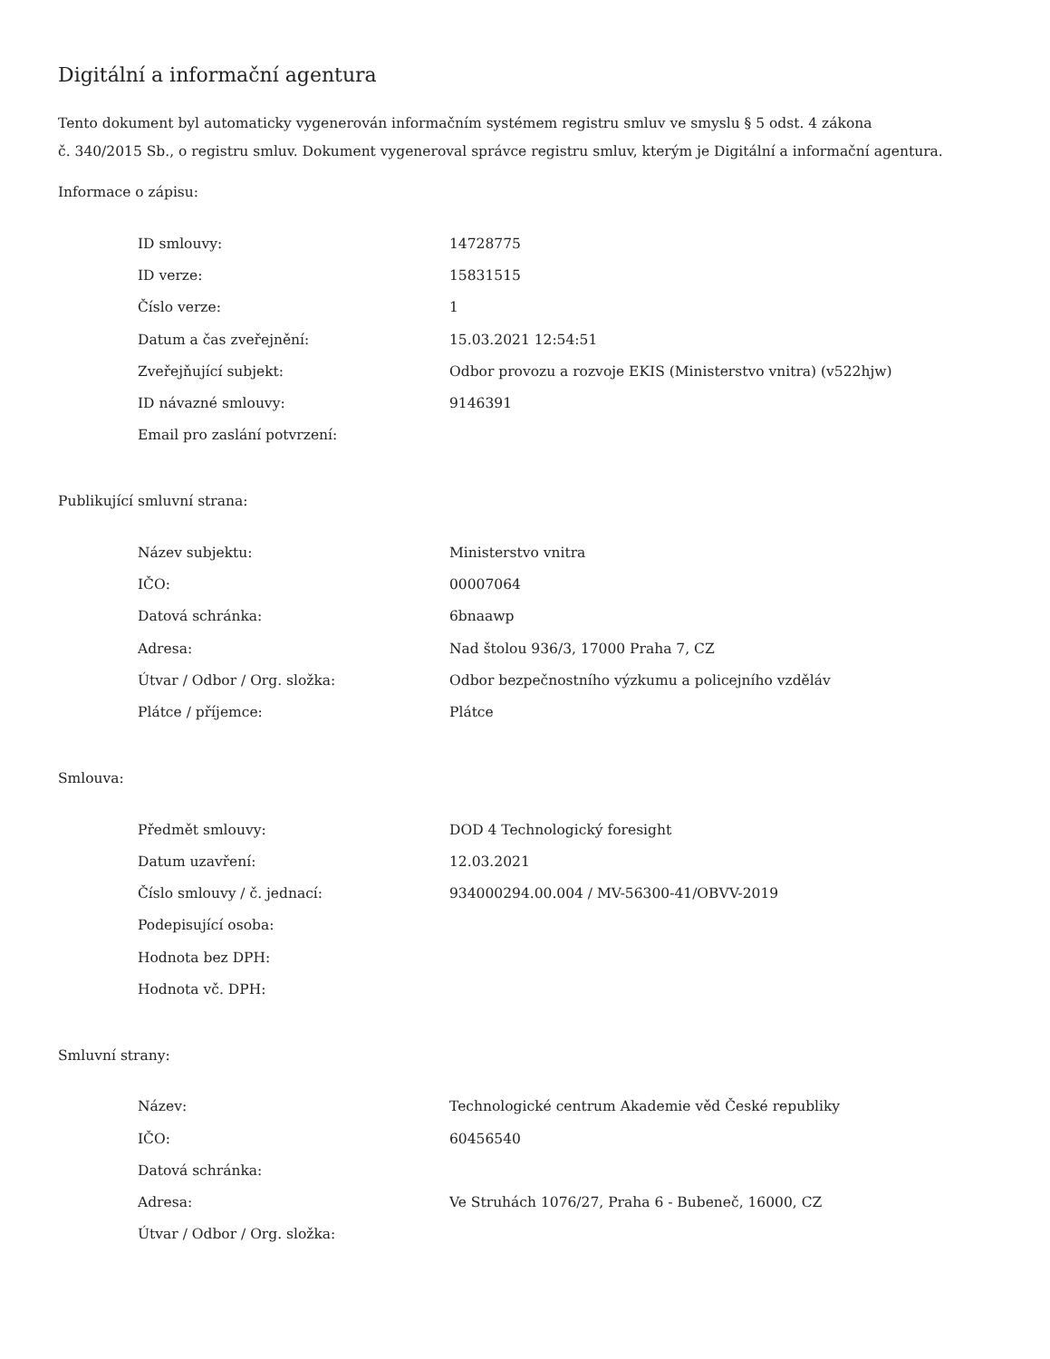Digitální a informační agentura
Tento dokument byl automaticky vygenerován informačním systémem registru smluv ve smyslu § 5 odst. 4 zákona
č. 340/2015 Sb., o registru smluv. Dokument vygeneroval správce registru smluv, kterým je Digitální a informační agentura.
Informace o zápisu:
| ID smlouvy: | 14728775 |
| ID verze: | 15831515 |
| Číslo verze: | 1 |
| Datum a čas zveřejnění: | 15.03.2021 12:54:51 |
| Zveřejňující subjekt: | Odbor provozu a rozvoje EKIS (Ministerstvo vnitra) (v522hjw) |
| ID návazné smlouvy: | 9146391 |
| Email pro zaslání potvrzení: | |
Publikující smluvní strana:
| Název subjektu: | Ministerstvo vnitra |
| IČO: | 00007064 |
| Datová schránka: | 6bnaawp |
| Adresa: | Nad štolou 936/3, 17000 Praha 7, CZ |
| Útvar / Odbor / Org. složka: | Odbor bezpečnostního výzkumu a policejního vzděláv |
| Plátce / příjemce: | Plátce |
Smlouva:
| Předmět smlouvy: | DOD 4 Technologický foresight |
| Datum uzavření: | 12.03.2021 |
| Číslo smlouvy / č. jednací: | 934000294.00.004 / MV-56300-41/OBVV-2019 |
| Podepisující osoba: | |
| Hodnota bez DPH: | |
| Hodnota vč. DPH: | |
Smluvní strany:
| Název: | Technologické centrum Akademie věd České republiky |
| IČO: | 60456540 |
| Datová schránka: | |
| Adresa: | Ve Struhách 1076/27, Praha 6 - Bubeneč, 16000, CZ |
| Útvar / Odbor / Org. složka: | |